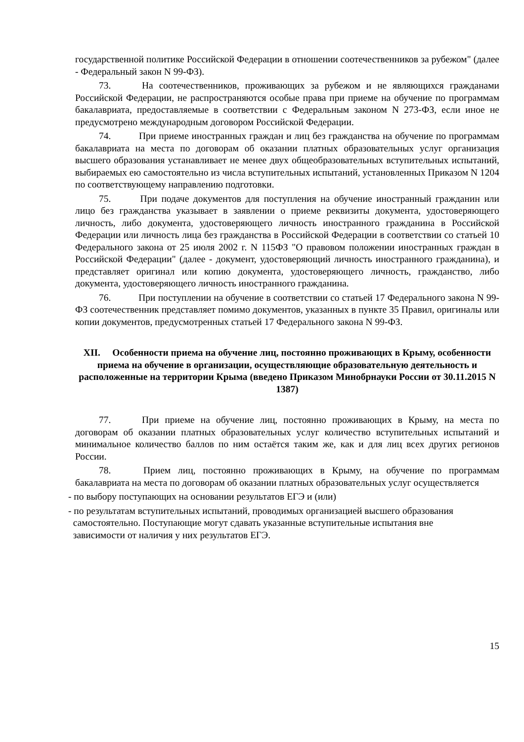государственной политике Российской Федерации в отношении соотечественников за рубежом" (далее - Федеральный закон N 99-ФЗ).
73. На соотечественников, проживающих за рубежом и не являющихся гражданами Российской Федерации, не распространяются особые права при приеме на обучение по программам бакалавриата, предоставляемые в соответствии с Федеральным законом N 273-ФЗ, если иное не предусмотрено международным договором Российской Федерации.
74. При приеме иностранных граждан и лиц без гражданства на обучение по программам бакалавриата на места по договорам об оказании платных образовательных услуг организация высшего образования устанавливает не менее двух общеобразовательных вступительных испытаний, выбираемых ею самостоятельно из числа вступительных испытаний, установленных Приказом N 1204 по соответствующему направлению подготовки.
75. При подаче документов для поступления на обучение иностранный гражданин или лицо без гражданства указывает в заявлении о приеме реквизиты документа, удостоверяющего личность, либо документа, удостоверяющего личность иностранного гражданина в Российской Федерации или личность лица без гражданства в Российской Федерации в соответствии со статьей 10 Федерального закона от 25 июля 2002 г. N 115ФЗ "О правовом положении иностранных граждан в Российской Федерации" (далее - документ, удостоверяющий личность иностранного гражданина), и представляет оригинал или копию документа, удостоверяющего личность, гражданство, либо документа, удостоверяющего личность иностранного гражданина.
76. При поступлении на обучение в соответствии со статьей 17 Федерального закона N 99-ФЗ соотечественник представляет помимо документов, указанных в пункте 35 Правил, оригиналы или копии документов, предусмотренных статьей 17 Федерального закона N 99-ФЗ.
XII. Особенности приема на обучение лиц, постоянно проживающих в Крыму, особенности приема на обучение в организации, осуществляющие образовательную деятельность и расположенные на территории Крыма (введено Приказом Минобрнауки России от 30.11.2015 N 1387)
77. При приеме на обучение лиц, постоянно проживающих в Крыму, на места по договорам об оказании платных образовательных услуг количество вступительных испытаний и минимальное количество баллов по ним остаётся таким же, как и для лиц всех других регионов России.
78. Прием лиц, постоянно проживающих в Крыму, на обучение по программам бакалавриата на места по договорам об оказании платных образовательных услуг осуществляется
- по выбору поступающих на основании результатов ЕГЭ и (или)
- по результатам вступительных испытаний, проводимых организацией высшего образования
самостоятельно. Поступающие могут сдавать указанные вступительные испытания вне
зависимости от наличия у них результатов ЕГЭ.
15